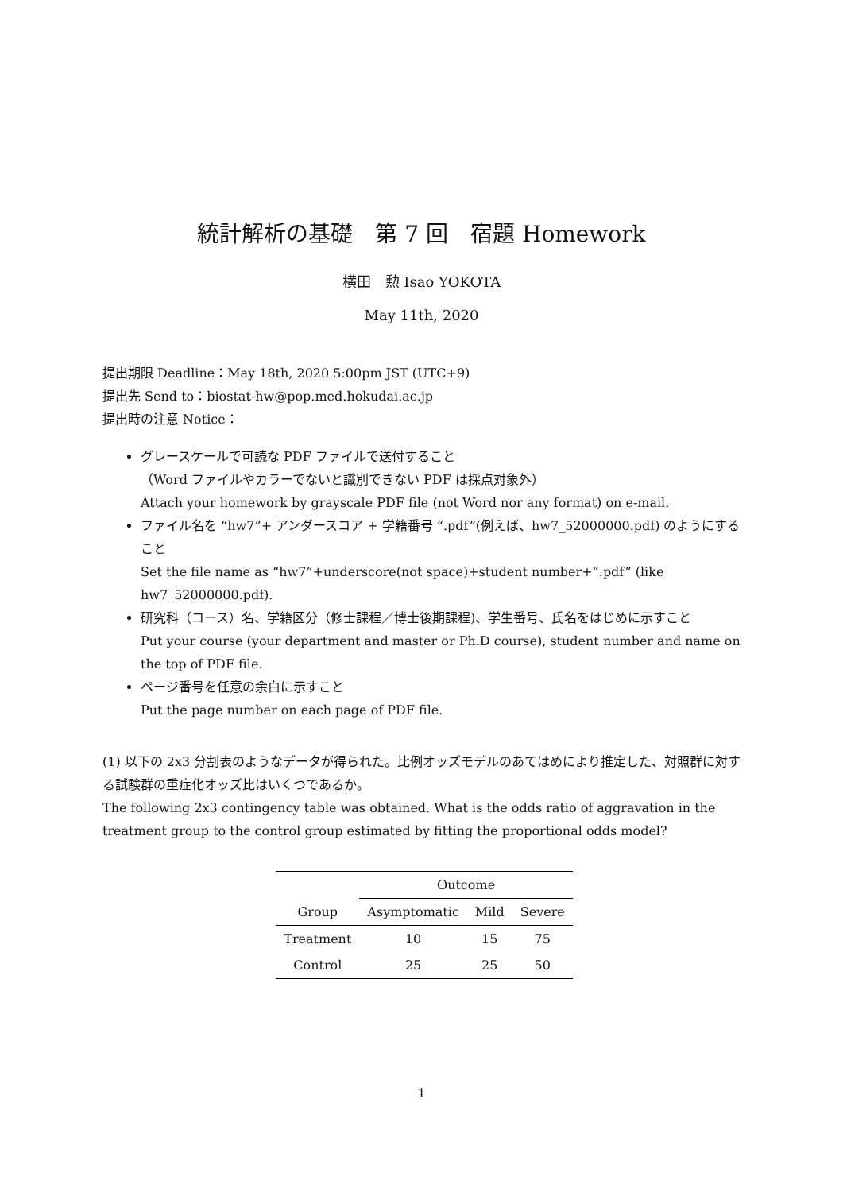統計解析の基礎　第 7 回　宿題 Homework
横田　勲 Isao YOKOTA
May 11th, 2020
提出期限 Deadline：May 18th, 2020 5:00pm JST (UTC+9)
提出先 Send to：biostat-hw@pop.med.hokudai.ac.jp
提出時の注意 Notice：
グレースケールで可読な PDF ファイルで送付すること
（Word ファイルやカラーでないと識別できない PDF は採点対象外）
Attach your homework by grayscale PDF file (not Word nor any format) on e-mail.
ファイル名を “hw7”+ アンダースコア + 学籍番号 “.pdf”(例えば、hw7_52000000.pdf) のようにすること
Set the file name as “hw7”+underscore(not space)+student number+“.pdf” (like hw7_52000000.pdf).
研究科（コース）名、学籍区分（修士課程／博士後期課程)、学生番号、氏名をはじめに示すこと
Put your course (your department and master or Ph.D course), student number and name on the top of PDF file.
ページ番号を任意の余白に示すこと
Put the page number on each page of PDF file.
(1) 以下の 2x3 分割表のようなデータが得られた。比例オッズモデルのあてはめにより推定した、対照群に対する試験群の重症化オッズ比はいくつであるか。
The following 2x3 contingency table was obtained. What is the odds ratio of aggravation in the treatment group to the control group estimated by fitting the proportional odds model?
| | Outcome | | |
| --- | --- | --- | --- |
| Group | Asymptomatic | Mild | Severe |
| Treatment | 10 | 15 | 75 |
| Control | 25 | 25 | 50 |
1